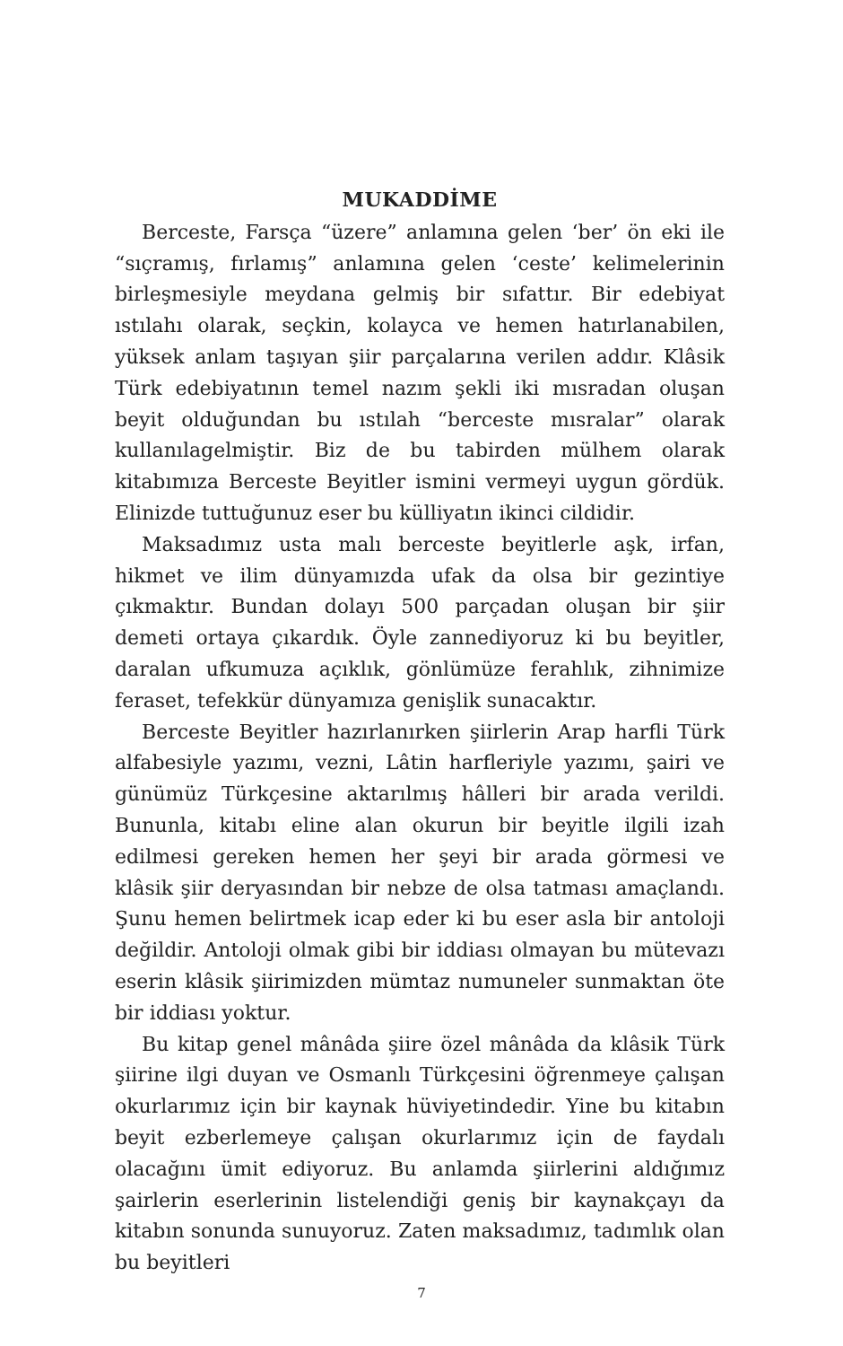MUKADDİME
Berceste, Farsça “üzere” anlamına gelen ‘ber’ ön eki ile “sıçramış, fırlamış” anlamına gelen ‘ceste’ kelimelerinin birleşmesiyle meydana gelmiş bir sıfattır. Bir edebiyat ıstılahı olarak, seçkin, kolayca ve hemen hatırlanabilen, yüksek anlam taşıyan şiir parçalarına verilen addır. Klâsik Türk edebiyatının temel nazım şekli iki mısradan oluşan beyit olduğundan bu ıstılah “berceste mısralar” olarak kullanılagelmiştir. Biz de bu tabirden mülhem olarak kitabımıza Berceste Beyitler ismini vermeyi uygun gördük. Elinizde tuttuğunuz eser bu külliyatın ikinci cildidir.
Maksadımız usta malı berceste beyitlerle aşk, irfan, hikmet ve ilim dünyamızda ufak da olsa bir gezintiye çıkmaktır. Bundan dolayı 500 parçadan oluşan bir şiir demeti ortaya çıkardık. Öyle zannediyoruz ki bu beyitler, daralan ufkumuza açıklık, gönlümüze ferahlık, zihnimize feraset, tefekkür dünyamıza genişlik sunacaktır.
Berceste Beyitler hazırlanırken şiirlerin Arap harfli Türk alfabesiyle yazımı, vezni, Lâtin harfleriyle yazımı, şairi ve günümüz Türkçesine aktarılmış hâlleri bir arada verildi. Bununla, kitabı eline alan okurun bir beyitle ilgili izah edilmesi gereken hemen her şeyi bir arada görmesi ve klâsik şiir deryasından bir nebze de olsa tatması amaçlandı. Şunu hemen belirtmek icap eder ki bu eser asla bir antoloji değildir. Antoloji olmak gibi bir iddiası olmayan bu mütevazı eserin klâsik şiirimizden mümtaz numuneler sunmaktan öte bir iddiası yoktur.
Bu kitap genel mânâda şiire özel mânâda da klâsik Türk şiirine ilgi duyan ve Osmanlı Türkçesini öğrenmeye çalışan okurlarımız için bir kaynak hüviyetindedir. Yine bu kitabın beyit ezberlemeye çalışan okurlarımız için de faydalı olacağını ümit ediyoruz. Bu anlamda şiirlerini aldığımız şairlerin eserlerinin listelendiği geniş bir kaynakçayı da kitabın sonunda sunuyoruz. Zaten maksadımız, tadımlık olan bu beyitleri
7